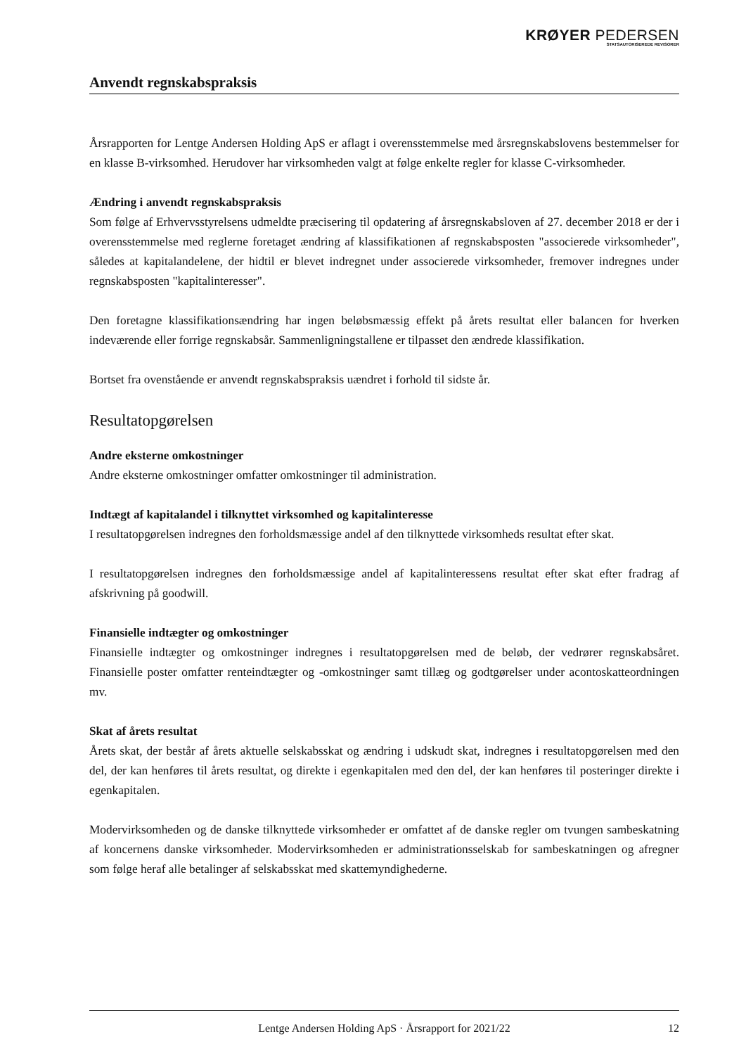KRØYER PEDERSEN
STATSAUTORISEREDE REVISORER
Anvendt regnskabspraksis
Årsrapporten for Lentge Andersen Holding ApS er aflagt i overensstemmelse med årsregnskabslovens bestemmelser for en klasse B-virksomhed. Herudover har virksomheden valgt at følge enkelte regler for klasse C-virksomheder.
Ændring i anvendt regnskabspraksis
Som følge af Erhvervsstyrelsens udmeldte præcisering til opdatering af årsregnskabsloven af 27. december 2018 er der i overensstemmelse med reglerne foretaget ændring af klassifikationen af regnskabsposten "associerede virksomheder", således at kapitalandelene, der hidtil er blevet indregnet under associerede virksomheder, fremover indregnes under regnskabsposten "kapitalinteresser".
Den foretagne klassifikationsændring har ingen beløbsmæssig effekt på årets resultat eller balancen for hverken indeværende eller forrige regnskabsår. Sammenligningstallene er tilpasset den ændrede klassifikation.
Bortset fra ovenstående er anvendt regnskabspraksis uændret i forhold til sidste år.
Resultatopgørelsen
Andre eksterne omkostninger
Andre eksterne omkostninger omfatter omkostninger til administration.
Indtægt af kapitalandel i tilknyttet virksomhed og kapitalinteresse
I resultatopgørelsen indregnes den forholdsmæssige andel af den tilknyttede virksomheds resultat efter skat.
I resultatopgørelsen indregnes den forholdsmæssige andel af kapitalinteressens resultat efter skat efter fradrag af afskrivning på goodwill.
Finansielle indtægter og omkostninger
Finansielle indtægter og omkostninger indregnes i resultatopgørelsen med de beløb, der vedrører regnskabsåret. Finansielle poster omfatter renteindtægter og -omkostninger samt tillæg og godtgørelser under acontoskatteordningen mv.
Skat af årets resultat
Årets skat, der består af årets aktuelle selskabsskat og ændring i udskudt skat, indregnes i resultatopgørelsen med den del, der kan henføres til årets resultat, og direkte i egenkapitalen med den del, der kan henføres til posteringer direkte i egenkapitalen.
Modervirksomheden og de danske tilknyttede virksomheder er omfattet af de danske regler om tvungen sambeskatning af koncernens danske virksomheder. Modervirksomheden er administrationsselskab for sambeskatningen og afregner som følge heraf alle betalinger af selskabsskat med skattemyndighederne.
Lentge Andersen Holding ApS · Årsrapport for 2021/22 12